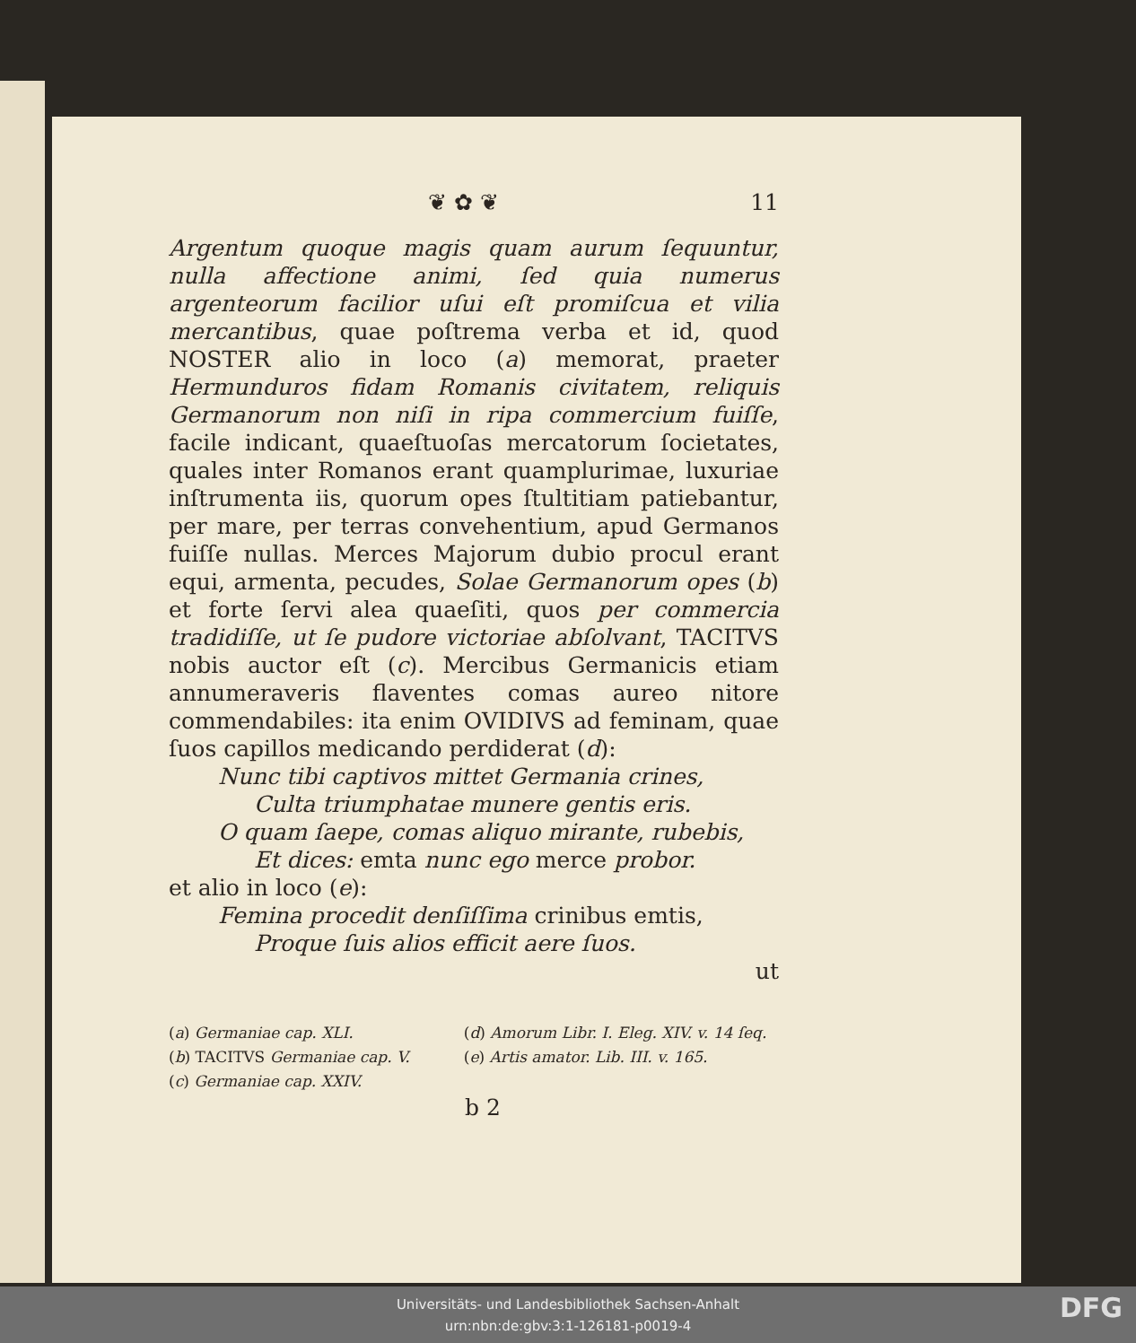❦ ✿ ❦ 11
Argentum quoque magis quam aurum ſequuntur, nulla affectione animi, ſed quia numerus argenteorum facilior uſui eſt promiſcua et vilia mercantibus, quae poſtrema verba et id, quod NOSTER alio in loco (a) memorat, praeter Hermunduros fidam Romanis civitatem, reliquis Germanorum non niſi in ripa commercium fuiſſe, facile indicant, quaeſtuoſas mercatorum ſocietates, quales inter Romanos erant quamplurimae, luxuriae inſtrumenta iis, quorum opes ſtultitiam patiebantur, per mare, per terras convehentium, apud Germanos fuiſſe nullas. Merces Majorum dubio procul erant equi, armenta, pecudes, Solae Germanorum opes (b) et forte ſervi alea quaeſiti, quos per commercia tradidiſſe, ut ſe pudore victoriae abſolvant, TACITVS nobis auctor eſt (c). Mercibus Germanicis etiam annumeraveris flaventes comas aureo nitore commendabiles: ita enim OVIDIVS ad feminam, quae ſuos capillos medicando perdiderat (d):
Nunc tibi captivos mittet Germania crines,
Culta triumphatae munere gentis eris.
O quam ſaepe, comas aliquo mirante, rubebis,
Et dices: emta nunc ego merce probor.
et alio in loco (e):
Femina procedit denſiſſima crinibus emtis,
Proque ſuis alios efficit aere ſuos.
ut
(a) Germaniae cap. XLI.
(b) TACITVS Germaniae cap. V.
(c) Germaniae cap. XXIV.
(d) Amorum Libr. I. Eleg. XIV. v. 14 ſeq.
(e) Artis amator. Lib. III. v. 165.
b 2
Universitäts- und Landesbibliothek Sachsen-Anhalt
urn:nbn:de:gbv:3:1-126181-p0019-4
DFG